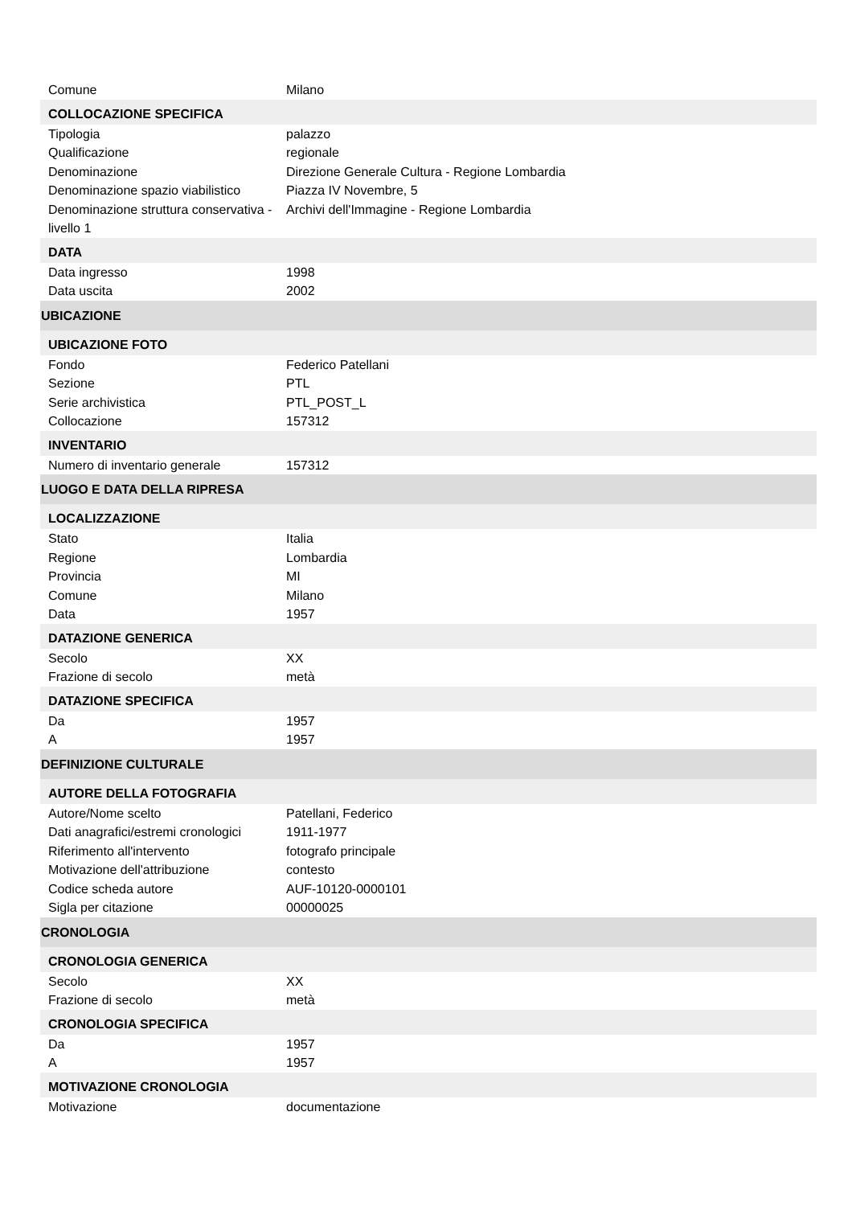| Comune | Milano |
| COLLOCAZIONE SPECIFICA | |
| Tipologia | palazzo |
| Qualificazione | regionale |
| Denominazione | Direzione Generale Cultura - Regione Lombardia |
| Denominazione spazio viabilistico | Piazza IV Novembre, 5 |
| Denominazione struttura conservativa - livello 1 | Archivi dell'Immagine - Regione Lombardia |
| DATA | |
| Data ingresso | 1998 |
| Data uscita | 2002 |
| UBICAZIONE | |
| UBICAZIONE FOTO | |
| Fondo | Federico Patellani |
| Sezione | PTL |
| Serie archivistica | PTL_POST_L |
| Collocazione | 157312 |
| INVENTARIO | |
| Numero di inventario generale | 157312 |
| LUOGO E DATA DELLA RIPRESA | |
| LOCALIZZAZIONE | |
| Stato | Italia |
| Regione | Lombardia |
| Provincia | MI |
| Comune | Milano |
| Data | 1957 |
| DATAZIONE GENERICA | |
| Secolo | XX |
| Frazione di secolo | metà |
| DATAZIONE SPECIFICA | |
| Da | 1957 |
| A | 1957 |
| DEFINIZIONE CULTURALE | |
| AUTORE DELLA FOTOGRAFIA | |
| Autore/Nome scelto | Patellani, Federico |
| Dati anagrafici/estremi cronologici | 1911-1977 |
| Riferimento all'intervento | fotografo principale |
| Motivazione dell'attribuzione | contesto |
| Codice scheda autore | AUF-10120-0000101 |
| Sigla per citazione | 00000025 |
| CRONOLOGIA | |
| CRONOLOGIA GENERICA | |
| Secolo | XX |
| Frazione di secolo | metà |
| CRONOLOGIA SPECIFICA | |
| Da | 1957 |
| A | 1957 |
| MOTIVAZIONE CRONOLOGIA | |
| Motivazione | documentazione |